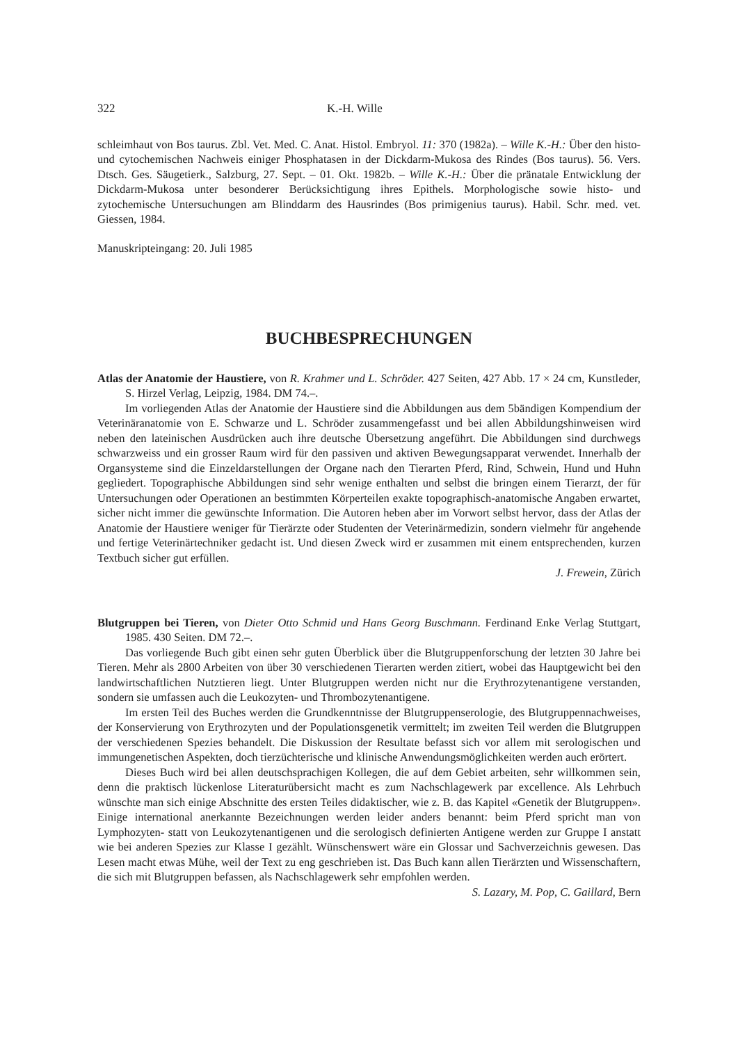322 K.-H. Wille
schleimhaut von Bos taurus. Zbl. Vet. Med. C. Anat. Histol. Embryol. 11: 370 (1982a). – Wille K.-H.: Über den histo- und cytochemischen Nachweis einiger Phosphatasen in der Dickdarm-Mukosa des Rindes (Bos taurus). 56. Vers. Dtsch. Ges. Säugetierk., Salzburg, 27. Sept. – 01. Okt. 1982b. – Wille K.-H.: Über die pränatale Entwicklung der Dickdarm-Mukosa unter besonderer Berücksichtigung ihres Epithels. Morphologische sowie histo- und zytochemische Untersuchungen am Blinddarm des Hausrindes (Bos primigenius taurus). Habil. Schr. med. vet. Giessen, 1984.
Manuskripteingang: 20. Juli 1985
BUCHBESPRECHUNGEN
Atlas der Anatomie der Haustiere, von R. Krahmer und L. Schröder. 427 Seiten, 427 Abb. 17 × 24 cm, Kunstleder, S. Hirzel Verlag, Leipzig, 1984. DM 74.–.
Im vorliegenden Atlas der Anatomie der Haustiere sind die Abbildungen aus dem 5bändigen Kompendium der Veterinäranatomie von E. Schwarze und L. Schröder zusammengefasst und bei allen Abbildungshinweisen wird neben den lateinischen Ausdrücken auch ihre deutsche Übersetzung angeführt. Die Abbildungen sind durchwegs schwarzweiss und ein grosser Raum wird für den passiven und aktiven Bewegungsapparat verwendet. Innerhalb der Organsysteme sind die Einzeldarstellungen der Organe nach den Tierarten Pferd, Rind, Schwein, Hund und Huhn gegliedert. Topographische Abbildungen sind sehr wenige enthalten und selbst die bringen einem Tierarzt, der für Untersuchungen oder Operationen an bestimmten Körperteilen exakte topographisch-anatomische Angaben erwartet, sicher nicht immer die gewünschte Information. Die Autoren heben aber im Vorwort selbst hervor, dass der Atlas der Anatomie der Haustiere weniger für Tierärzte oder Studenten der Veterinärmedizin, sondern vielmehr für angehende und fertige Veterinärtechniker gedacht ist. Und diesen Zweck wird er zusammen mit einem entsprechenden, kurzen Textbuch sicher gut erfüllen.
J. Frewein, Zürich
Blutgruppen bei Tieren, von Dieter Otto Schmid und Hans Georg Buschmann. Ferdinand Enke Verlag Stuttgart, 1985. 430 Seiten. DM 72.–.
Das vorliegende Buch gibt einen sehr guten Überblick über die Blutgruppenforschung der letzten 30 Jahre bei Tieren. Mehr als 2800 Arbeiten von über 30 verschiedenen Tierarten werden zitiert, wobei das Hauptgewicht bei den landwirtschaftlichen Nutztieren liegt. Unter Blutgruppen werden nicht nur die Erythrozytenantigene verstanden, sondern sie umfassen auch die Leukozyten- und Thrombozytenantigene.
Im ersten Teil des Buches werden die Grundkenntnisse der Blutgruppenserologie, des Blutgruppennachweises, der Konservierung von Erythrozyten und der Populationsgenetik vermittelt; im zweiten Teil werden die Blutgruppen der verschiedenen Spezies behandelt. Die Diskussion der Resultate befasst sich vor allem mit serologischen und immungenetischen Aspekten, doch tierzüchterische und klinische Anwendungsmöglichkeiten werden auch erörtert.
Dieses Buch wird bei allen deutschsprachigen Kollegen, die auf dem Gebiet arbeiten, sehr willkommen sein, denn die praktisch lückenlose Literaturübersicht macht es zum Nachschlagewerk par excellence. Als Lehrbuch wünschte man sich einige Abschnitte des ersten Teiles didaktischer, wie z. B. das Kapitel «Genetik der Blutgruppen». Einige international anerkannte Bezeichnungen werden leider anders benannt: beim Pferd spricht man von Lymphozyten- statt von Leukozytenantigenen und die serologisch definierten Antigene werden zur Gruppe I anstatt wie bei anderen Spezies zur Klasse I gezählt. Wünschenswert wäre ein Glossar und Sachverzeichnis gewesen. Das Lesen macht etwas Mühe, weil der Text zu eng geschrieben ist. Das Buch kann allen Tierärzten und Wissenschaftern, die sich mit Blutgruppen befassen, als Nachschlagewerk sehr empfohlen werden.
S. Lazary, M. Pop, C. Gaillard, Bern